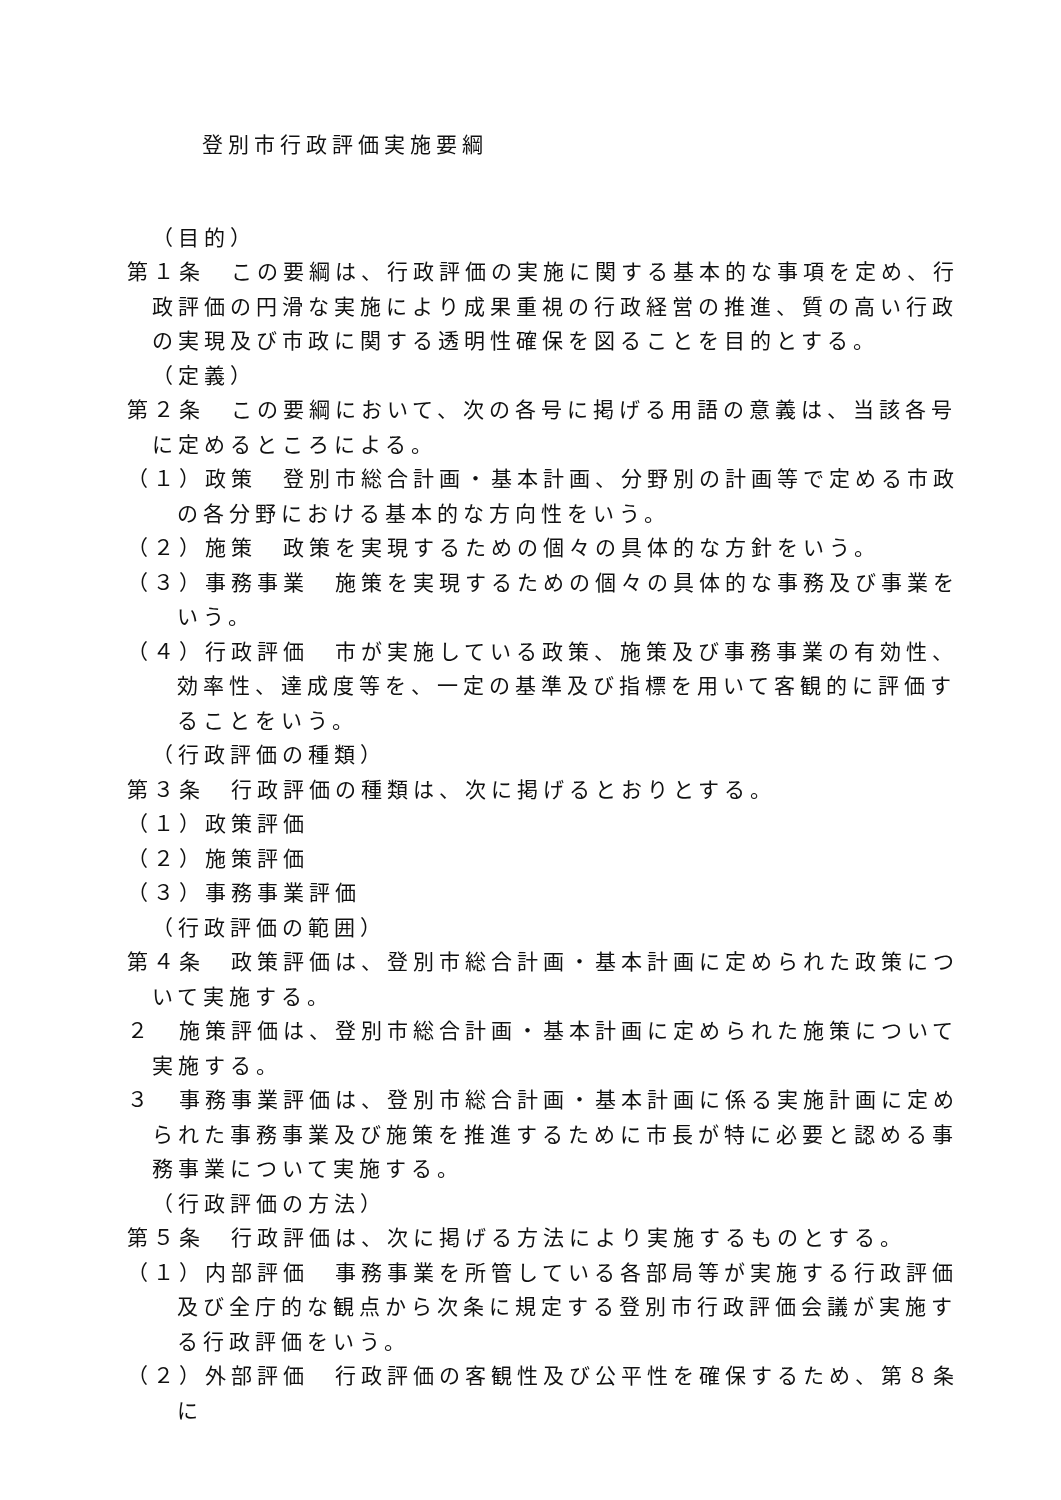登別市行政評価実施要綱
（目的）
第１条　この要綱は、行政評価の実施に関する基本的な事項を定め、行政評価の円滑な実施により成果重視の行政経営の推進、質の高い行政の実現及び市政に関する透明性確保を図ることを目的とする。
（定義）
第２条　この要綱において、次の各号に掲げる用語の意義は、当該各号に定めるところによる。
（１）政策　登別市総合計画・基本計画、分野別の計画等で定める市政の各分野における基本的な方向性をいう。
（２）施策　政策を実現するための個々の具体的な方針をいう。
（３）事務事業　施策を実現するための個々の具体的な事務及び事業をいう。
（４）行政評価　市が実施している政策、施策及び事務事業の有効性、効率性、達成度等を、一定の基準及び指標を用いて客観的に評価することをいう。
（行政評価の種類）
第３条　行政評価の種類は、次に掲げるとおりとする。
（１）政策評価
（２）施策評価
（３）事務事業評価
（行政評価の範囲）
第４条　政策評価は、登別市総合計画・基本計画に定められた政策について実施する。
２　施策評価は、登別市総合計画・基本計画に定められた施策について実施する。
３　事務事業評価は、登別市総合計画・基本計画に係る実施計画に定められた事務事業及び施策を推進するために市長が特に必要と認める事務事業について実施する。
（行政評価の方法）
第５条　行政評価は、次に掲げる方法により実施するものとする。
（１）内部評価　事務事業を所管している各部局等が実施する行政評価及び全庁的な観点から次条に規定する登別市行政評価会議が実施する行政評価をいう。
（２）外部評価　行政評価の客観性及び公平性を確保するため、第８条に